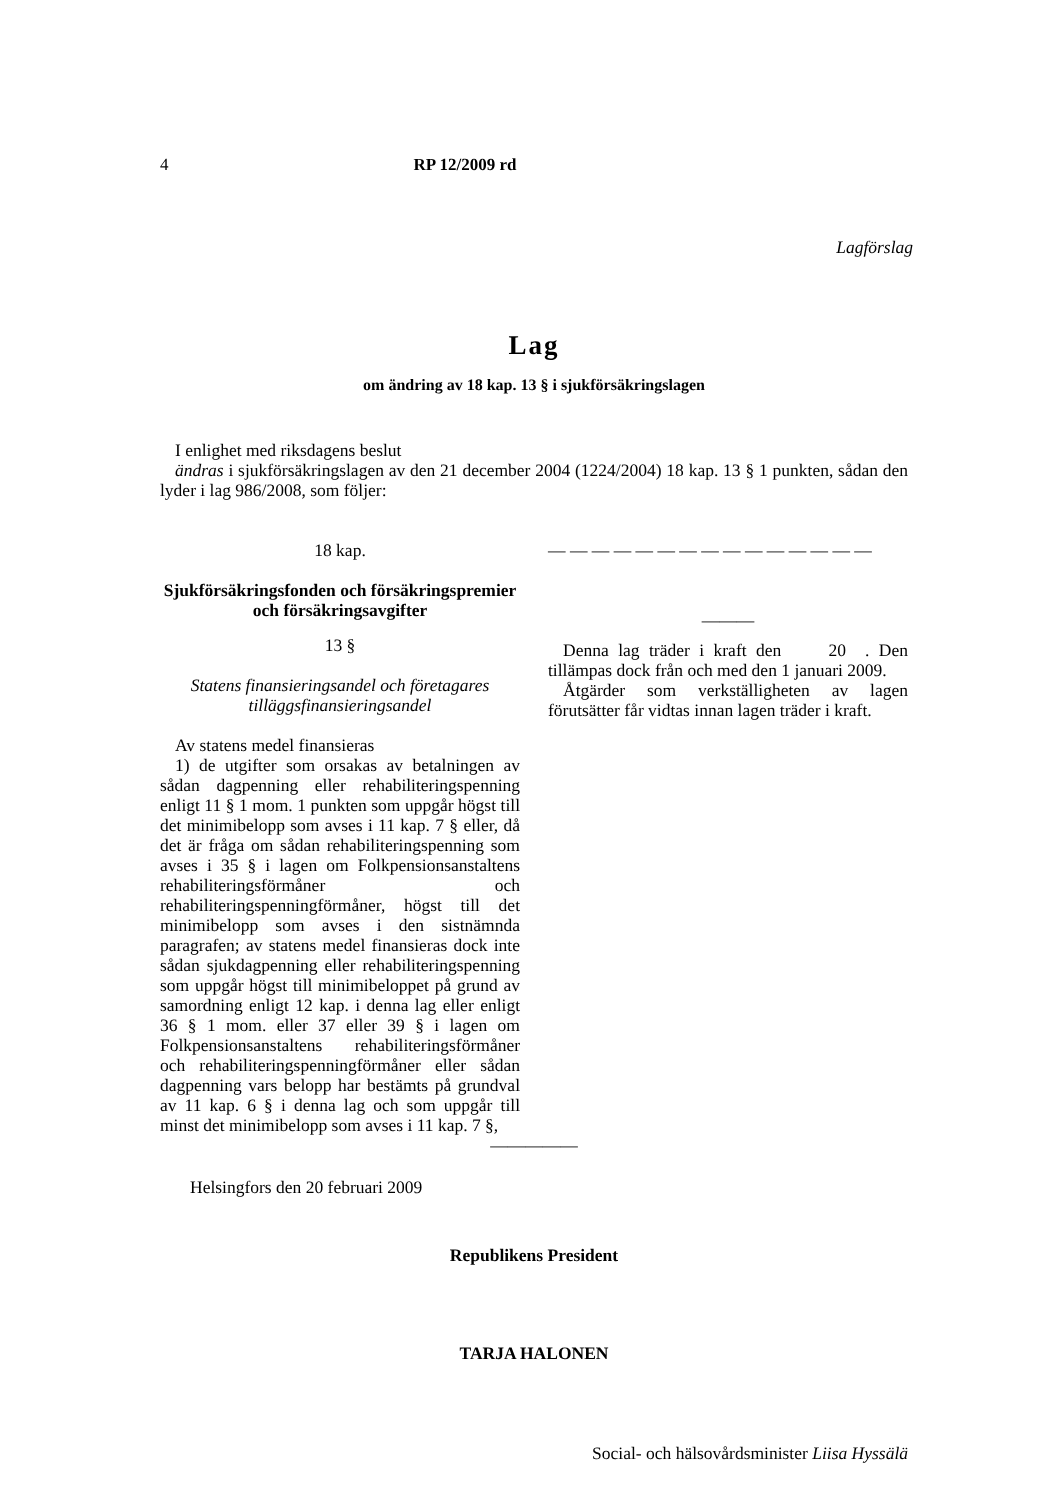4 RP 12/2009 rd
Lagförslag
Lag
om ändring av 18 kap. 13 § i sjukförsäkringslagen
I enlighet med riksdagens beslut
ändras i sjukförsäkringslagen av den 21 december 2004 (1224/2004) 18 kap. 13 § 1 punkten, sådan den lyder i lag 986/2008, som följer:
18 kap.
Sjukförsäkringsfonden och försäkringspremier och försäkringsavgifter
13 §
Statens finansieringsandel och företagares tilläggsfinansieringsandel
Av statens medel finansieras
1) de utgifter som orsakas av betalningen av sådan dagpenning eller rehabiliteringspenning enligt 11 § 1 mom. 1 punkten som uppgår högst till det minimibelopp som avses i 11 kap. 7 § eller, då det är fråga om sådan rehabiliteringspenning som avses i 35 § i lagen om Folkpensionsanstaltens rehabiliteringsförmåner och rehabiliteringspenningförmåner, högst till det minimibelopp som avses i den sistnämnda paragrafen; av statens medel finansieras dock inte sådan sjukdagpenning eller rehabiliteringspenning som uppgår högst till minimibeloppet på grund av samordning enligt 12 kap. i denna lag eller enligt 36 § 1 mom. eller 37 eller 39 § i lagen om Folkpensionsanstaltens rehabiliteringsförmåner och rehabiliteringspenningförmåner eller sådan dagpenning vars belopp har bestämts på grundval av 11 kap. 6 § i denna lag och som uppgår till minst det minimibelopp som avses i 11 kap. 7 §,
— — — — — — — — — — — — — — —
———
Denna lag träder i kraft den 20 . Den tillämpas dock från och med den 1 januari 2009.
Åtgärder som verkställigheten av lagen förutsätter får vidtas innan lagen träder i kraft.
—————
Helsingfors den 20 februari 2009
Republikens President
TARJA HALONEN
Social- och hälsovårdsminister Liisa Hyssälä